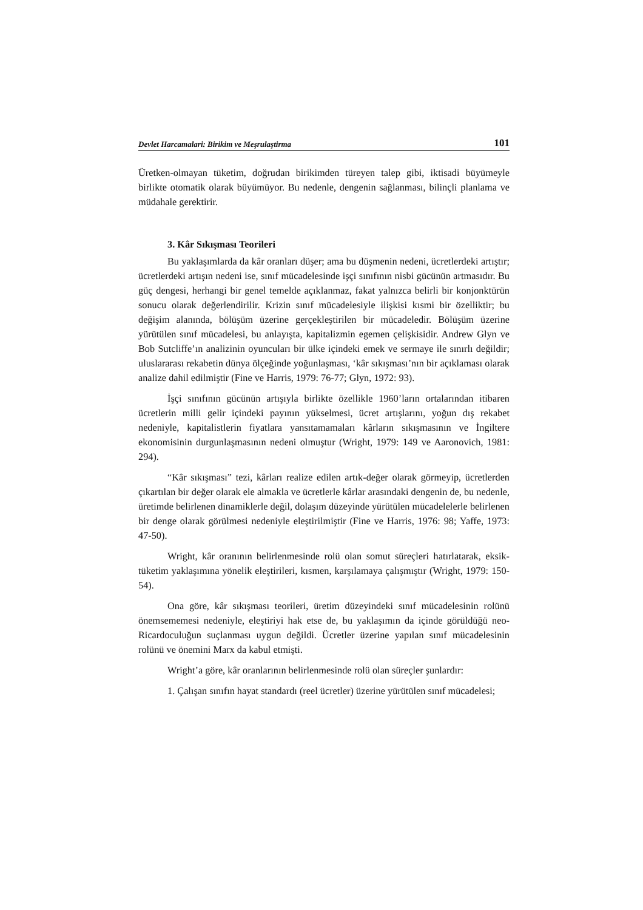Devlet Harcamalari: Birikim ve Meşrulaştirma 101
Üretken-olmayan tüketim, doğrudan birikimden türeyen talep gibi, iktisadi büyümeyle birlikte otomatik olarak büyümüyor. Bu nedenle, dengenin sağlanması, bilinçli planlama ve müdahale gerektirir.
3. Kâr Sıkışması Teorileri
Bu yaklaşımlarda da kâr oranları düşer; ama bu düşmenin nedeni, ücretlerdeki artıştır; ücretlerdeki artışın nedeni ise, sınıf mücadelesinde işçi sınıfının nisbi gücünün artmasıdır. Bu güç dengesi, herhangi bir genel temelde açıklanmaz, fakat yalnızca belirli bir konjonktürün sonucu olarak değerlendirilir. Krizin sınıf mücadelesiyle ilişkisi kısmi bir özelliktir; bu değişim alanında, bölüşüm üzerine gerçekleştirilen bir mücadeledir. Bölüşüm üzerine yürütülen sınıf mücadelesi, bu anlayışta, kapitalizmin egemen çelişkisidir. Andrew Glyn ve Bob Sutcliffe’ın analizinin oyuncuları bir ülke içindeki emek ve sermaye ile sınırlı değildir; uluslararası rekabetin dünya ölçeğinde yoğunlaşması, ‘kâr sıkışması’nın bir açıklaması olarak analize dahil edilmiştir (Fine ve Harris, 1979: 76-77; Glyn, 1972: 93).
İşçi sınıfının gücünün artışıyla birlikte özellikle 1960’ların ortalarından itibaren ücretlerin milli gelir içindeki payının yükselmesi, ücret artışlarını, yoğun dış rekabet nedeniyle, kapitalistlerin fiyatlara yansıtamamaları kârların sıkışmasının ve İngiltere ekonomisinin durgunlaşmasının nedeni olmuştur (Wright, 1979: 149 ve Aaronovich, 1981: 294).
“Kâr sıkışması” tezi, kârları realize edilen artık-değer olarak görmeyip, ücretlerden çıkartılan bir değer olarak ele almakla ve ücretlerle kârlar arasındaki dengenin de, bu nedenle, üretimde belirlenen dinamiklerle değil, dolaşım düzeyinde yürütülen mücadelelerle belirlenen bir denge olarak görülmesi nedeniyle eleştirilmiştir (Fine ve Harris, 1976: 98; Yaffe, 1973: 47-50).
Wright, kâr oranının belirlenmesinde rolü olan somut süreçleri hatırlatarak, eksik-tüketim yaklaşımına yönelik eleştirileri, kısmen, karşılamaya çalışmıştır (Wright, 1979: 150-54).
Ona göre, kâr sıkışması teorileri, üretim düzeyindeki sınıf mücadelesinin rolünü önemsememesi nedeniyle, eleştiriyi hak etse de, bu yaklaşımın da içinde görüldüğü neo-Ricardoculuğun suçlanması uygun değildi. Ücretler üzerine yapılan sınıf mücadelesinin rolünü ve önemini Marx da kabul etmişti.
Wright’a göre, kâr oranlarının belirlenmesinde rolü olan süreçler şunlardır:
1. Çalışan sınıfın hayat standardı (reel ücretler) üzerine yürütülen sınıf mücadelesi;